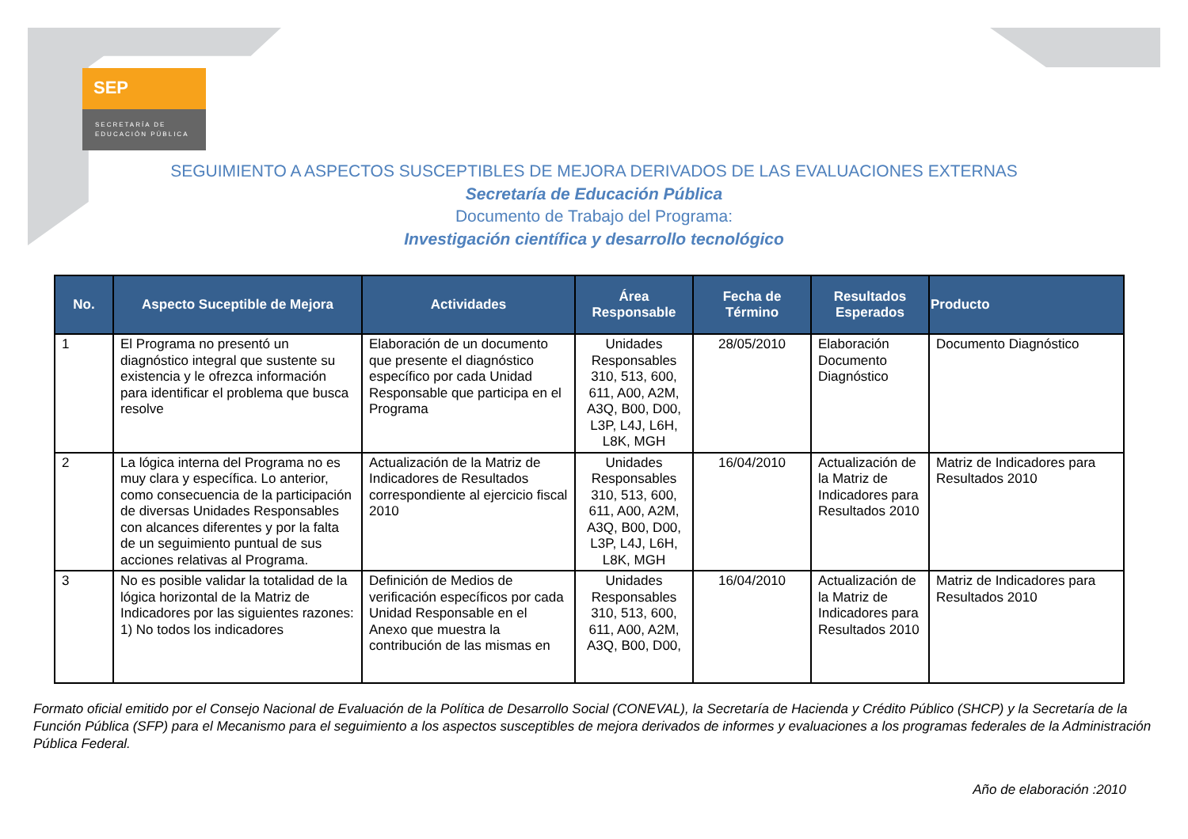SEP
SECRETARÍA DE
EDUCACIÓN PÚBLICA
SEGUIMIENTO A ASPECTOS SUSCEPTIBLES DE MEJORA DERIVADOS DE LAS EVALUACIONES EXTERNAS
Secretaría de Educación Pública
Documento de Trabajo del Programa:
Investigación científica y desarrollo tecnológico
| No. | Aspecto Suceptible de Mejora | Actividades | Área Responsable | Fecha de Término | Resultados Esperados | Producto |
| --- | --- | --- | --- | --- | --- | --- |
| 1 | El Programa no presentó un diagnóstico integral que sustente su existencia y le ofrezca información para identificar el problema que busca resolve | Elaboración de un documento que presente el diagnóstico específico por cada Unidad Responsable que participa en el Programa | Unidades Responsables 310, 513, 600, 611, A00, A2M, A3Q, B00, D00, L3P, L4J, L6H, L8K, MGH | 28/05/2010 | Elaboración Documento Diagnóstico | Documento Diagnóstico |
| 2 | La lógica interna del Programa no es muy clara y específica. Lo anterior, como consecuencia de la participación de diversas Unidades Responsables con alcances diferentes y por la falta de un seguimiento puntual de sus acciones relativas al Programa. | Actualización de la Matriz de Indicadores de Resultados correspondiente al ejercicio fiscal 2010 | Unidades Responsables 310, 513, 600, 611, A00, A2M, A3Q, B00, D00, L3P, L4J, L6H, L8K, MGH | 16/04/2010 | Actualización de la Matriz de Indicadores para Resultados 2010 | Matriz de Indicadores para Resultados 2010 |
| 3 | No es posible validar la totalidad de la lógica horizontal de la Matriz de Indicadores por las siguientes razones: 1) No todos los indicadores | Definición de Medios de verificación específicos por cada Unidad Responsable en el Anexo que muestra la contribución de las mismas en | Unidades Responsables 310, 513, 600, 611, A00, A2M, A3Q, B00, D00, | 16/04/2010 | Actualización de la Matriz de Indicadores para Resultados 2010 | Matriz de Indicadores para Resultados 2010 |
Formato oficial emitido por el Consejo Nacional de Evaluación de la Política de Desarrollo Social (CONEVAL), la Secretaría de Hacienda y Crédito Público (SHCP) y la Secretaría de la Función Pública (SFP) para el Mecanismo para el seguimiento a los aspectos susceptibles de mejora derivados de informes y evaluaciones a los programas federales de la Administración Pública Federal.
Año de elaboración :2010